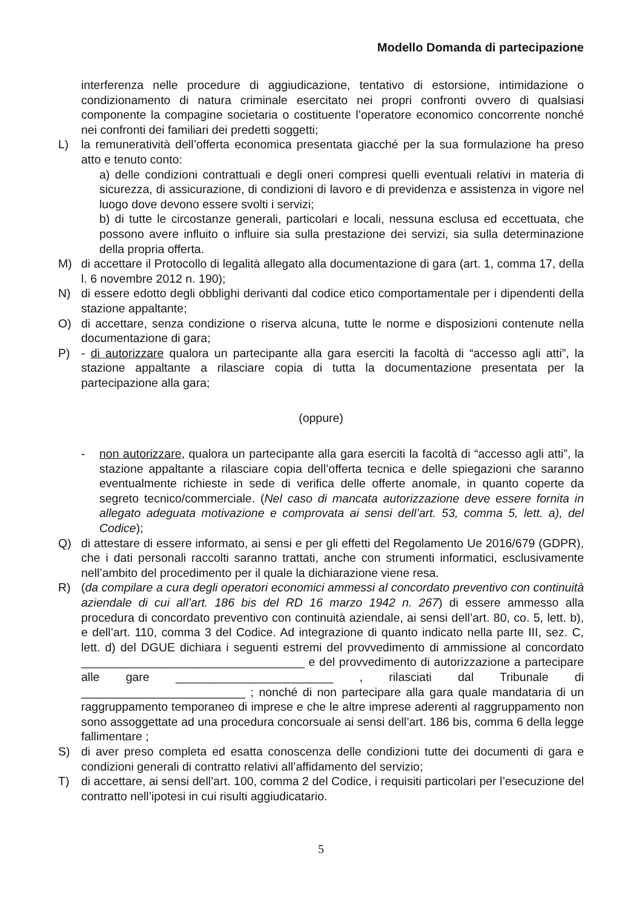Modello Domanda di partecipazione
interferenza nelle procedure di aggiudicazione, tentativo di estorsione, intimidazione o condizionamento di natura criminale esercitato nei propri confronti ovvero di qualsiasi componente la compagine societaria o costituente l’operatore economico concorrente nonché nei confronti dei familiari dei predetti soggetti;
L) la remuneratività dell’offerta economica presentata giacché per la sua formulazione ha preso atto e tenuto conto:
a) delle condizioni contrattuali e degli oneri compresi quelli eventuali relativi in materia di sicurezza, di assicurazione, di condizioni di lavoro e di previdenza e assistenza in vigore nel luogo dove devono essere svolti i servizi;
b) di tutte le circostanze generali, particolari e locali, nessuna esclusa ed eccettuata, che possono avere influito o influire sia sulla prestazione dei servizi, sia sulla determinazione della propria offerta.
M) di accettare il Protocollo di legalità allegato alla documentazione di gara (art. 1, comma 17, della l. 6 novembre 2012 n. 190);
N) di essere edotto degli obblighi derivanti dal codice etico comportamentale per i dipendenti della stazione appaltante;
O) di accettare, senza condizione o riserva alcuna, tutte le norme e disposizioni contenute nella documentazione di gara;
P) - di autorizzare qualora un partecipante alla gara eserciti la facoltà di “accesso agli atti”, la stazione appaltante a rilasciare copia di tutta la documentazione presentata per la partecipazione alla gara;
(oppure)
- non autorizzare, qualora un partecipante alla gara eserciti la facoltà di “accesso agli atti”, la stazione appaltante a rilasciare copia dell’offerta tecnica e delle spiegazioni che saranno eventualmente richieste in sede di verifica delle offerte anomale, in quanto coperte da segreto tecnico/commerciale. (Nel caso di mancata autorizzazione deve essere fornita in allegato adeguata motivazione e comprovata ai sensi dell’art. 53, comma 5, lett. a), del Codice);
Q) di attestare di essere informato, ai sensi e per gli effetti del Regolamento Ue 2016/679 (GDPR), che i dati personali raccolti saranno trattati, anche con strumenti informatici, esclusivamente nell’ambito del procedimento per il quale la dichiarazione viene resa.
R) (da compilare a cura degli operatori economici ammessi al concordato preventivo con continuità aziendale di cui all’art. 186 bis del RD 16 marzo 1942 n. 267) di essere ammesso alla procedura di concordato preventivo con continuità aziendale, ai sensi dell’art. 80, co. 5, lett. b), e dell’art. 110, comma 3 del Codice. Ad integrazione di quanto indicato nella parte III, sez. C, lett. d) del DGUE dichiara i seguenti estremi del provvedimento di ammissione al concordato __________________________________ e del provvedimento di autorizzazione a partecipare alle gare ________________________ , rilasciati dal Tribunale di _________________________ ; nonché di non partecipare alla gara quale mandataria di un raggruppamento temporaneo di imprese e che le altre imprese aderenti al raggruppamento non sono assoggettate ad una procedura concorsuale ai sensi dell’art. 186 bis, comma 6 della legge fallimentare ;
S) di aver preso completa ed esatta conoscenza delle condizioni tutte dei documenti di gara e condizioni generali di contratto relativi all’affidamento del servizio;
T) di accettare, ai sensi dell’art. 100, comma 2 del Codice, i requisiti particolari per l’esecuzione del contratto nell’ipotesi in cui risulti aggiudicatario.
5